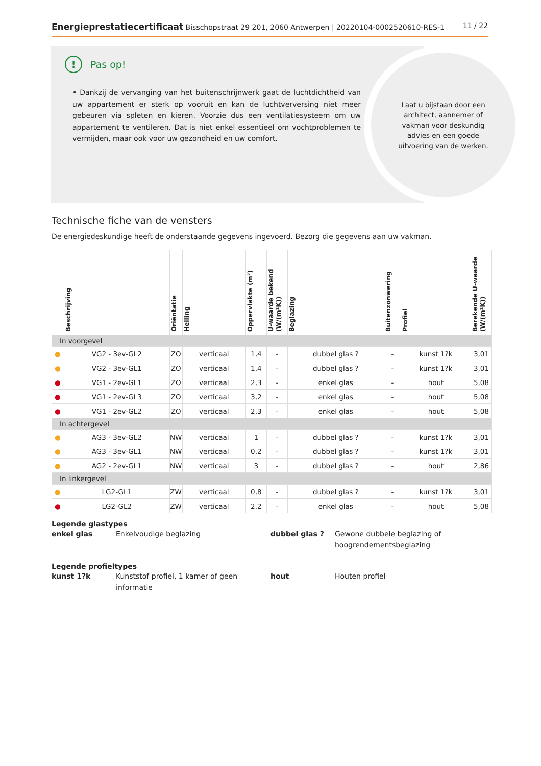Energieprestatiecertificaat Bisschopstraat 29 201, 2060 Antwerpen | 20220104-0002520610-RES-1
11 / 22
Laat u bijstaan door een architect, aannemer of vakman voor deskundig advies en een goede uitvoering van de werken.
! Pas op!
• Dankzij de vervanging van het buitenschrijnwerk gaat de luchtdichtheid van uw appartement er sterk op vooruit en kan de luchtverversing niet meer gebeuren via spleten en kieren. Voorzie dus een ventilatiesysteem om uw appartement te ventileren. Dat is niet enkel essentieel om vochtproblemen te vermijden, maar ook voor uw gezondheid en uw comfort.
Technische fiche van de vensters
De energiedeskundige heeft de onderstaande gegevens ingevoerd. Bezorg die gegevens aan uw vakman.
| | Beschrijving | Oriëntatie | Helling | Oppervlakte (m²) | U-waarde bekend (W/(m²K)) | Beglazing | Buitenzonwering | Profiel | Berekende U-waarde (W/(m²K)) |
| --- | --- | --- | --- | --- | --- | --- | --- | --- | --- |
| In voorgevel | | | | | | | | | |
| ● | VG2 - 3ev-GL2 | ZO | verticaal | 1,4 | - | dubbel glas ? | - | kunst 1?k | 3,01 |
| ● | VG2 - 3ev-GL1 | ZO | verticaal | 1,4 | - | dubbel glas ? | - | kunst 1?k | 3,01 |
| ● | VG1 - 2ev-GL1 | ZO | verticaal | 2,3 | - | enkel glas | - | hout | 5,08 |
| ● | VG1 - 2ev-GL3 | ZO | verticaal | 3,2 | - | enkel glas | - | hout | 5,08 |
| ● | VG1 - 2ev-GL2 | ZO | verticaal | 2,3 | - | enkel glas | - | hout | 5,08 |
| In achtergevel | | | | | | | | | |
| ● | AG3 - 3ev-GL2 | NW | verticaal | 1 | - | dubbel glas ? | - | kunst 1?k | 3,01 |
| ● | AG3 - 3ev-GL1 | NW | verticaal | 0,2 | - | dubbel glas ? | - | kunst 1?k | 3,01 |
| ● | AG2 - 2ev-GL1 | NW | verticaal | 3 | - | dubbel glas ? | - | hout | 2,86 |
| In linkergevel | | | | | | | | | |
| ● | LG2-GL1 | ZW | verticaal | 0,8 | - | dubbel glas ? | - | kunst 1?k | 3,01 |
| ● | LG2-GL2 | ZW | verticaal | 2,2 | - | enkel glas | - | hout | 5,08 |
Legende glastypes
enkel glas Enkelvoudige beglazing dubbel glas ? Gewone dubbele beglazing of hoogrendementsbeglazing
Legende profieltypes
kunst 1?k Kunststof profiel, 1 kamer of geen informatie hout Houten profiel